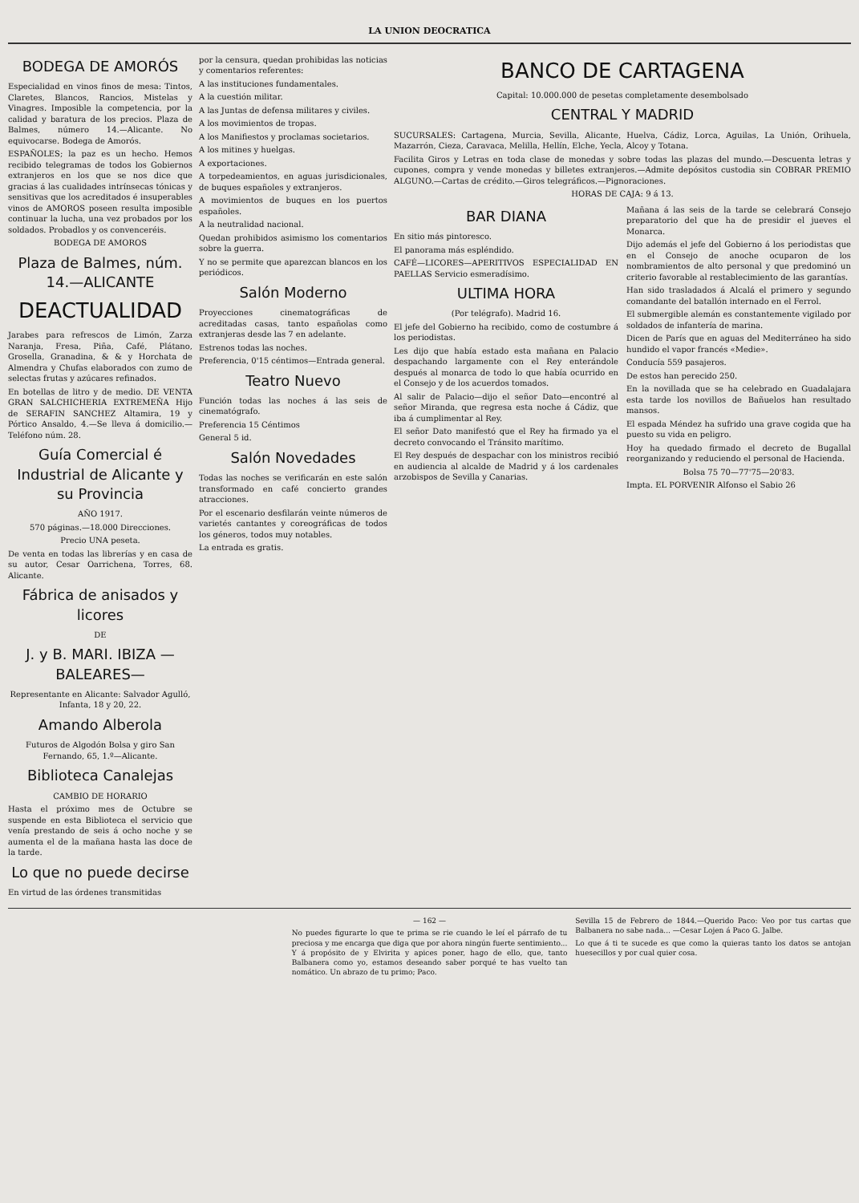LA UNION DEOCRATICA
BODEGA DE AMORÓS
Especialidad en vinos finos de mesa: Tintos, Claretes, Blancos, Rancios, Mistelas y Vinagres. Imposible la competencia, por la calidad y baratura de los precios. Plaza de Balmes, número 14.—Alicante. No equivocarse. Bodega de Amorós.
ESPAÑOLES; la paz es un hecho. Hemos recibido telegramas de todos los Gobiernos extranjeros en los que se nos dice que gracias á las cualidades intrínsecas tónicas y sensitivas que los acreditados é insuperables vinos de AMOROS poseen resulta imposible continuar la lucha, una vez probados por los soldados. Probadlos y os convenceréis.
BODEGA DE AMOROS
Plaza de Balmes, núm. 14.—ALICANTE
DEACTUALIDAD
Jarabes para refrescos de Limón, Zarza Naranja, Fresa, Piña, Café, Plátano, Grosella, Granadina, & & y Horchata de Almendra y Chufas elaborados con zumo de selectas frutas y azúcares refinados.
En botellas de litro y de medio. DE VENTA GRAN SALCHICHERIA EXTREMEÑA Hijo de SERAFIN SANCHEZ Altamira, 19 y Pórtico Ansaldo, 4.—Se lleva á domicilio.—Teléfono núm. 28.
Guía Comercial é Industrial de Alicante y su Provincia
AÑO 1917.
570 páginas.—18.000 Direcciones.
Precio UNA peseta.
De venta en todas las librerías y en casa de su autor, Cesar Oarrichena, Torres, 68. Alicante.
Fábrica de anisados y licores
DE
J. y B. MARI. IBIZA —BALEARES—
Representante en Alicante: Salvador Agulló, Infanta, 18 y 20, 22.
Amando Alberola
Futuros de Algodón Bolsa y giro San Fernando, 65, 1.º—Alicante.
Biblioteca Canalejas
CAMBIO DE HORARIO
Hasta el próximo mes de Octubre se suspende en esta Biblioteca el servicio que venía prestando de seis á ocho noche y se aumenta el de la mañana hasta las doce de la tarde.
Lo que no puede decirse
En virtud de las órdenes transmitidas
por la censura, quedan prohibidas las noticias y comentarios referentes:
A las instituciones fundamentales.
A la cuestión militar.
A las Juntas de defensa militares y civiles.
A los movimientos de tropas.
A los Manifiestos y proclamas societarios.
A los mitines y huelgas.
A exportaciones.
A torpedeamientos, en aguas jurisdicionales, de buques españoles y extranjeros.
A movimientos de buques en los puertos españoles.
A la neutralidad nacional.
Quedan prohibidos asimismo los comentarios sobre la guerra.
Y no se permite que aparezcan blancos en los periódicos.
Salón Moderno
Proyecciones cinematográficas de acreditadas casas, tanto españolas como extranjeras desde las 7 en adelante.
Estrenos todas las noches.
Preferencia, 0'15 céntimos—Entrada general.
Teatro Nuevo
Función todas las noches á las seis de cinematógrafo.
Preferencia 15 Céntimos
General 5 id.
Salón Novedades
Todas las noches se verificarán en este salón transformado en café concierto grandes atracciones.
Por el escenario desfilarán veinte números de varietés cantantes y coreográficas de todos los géneros, todos muy notables.
La entrada es gratis.
BANCO DE CARTAGENA
Capital: 10.000.000 de pesetas completamente desembolsado
CENTRAL Y MADRID
SUCURSALES: Cartagena, Murcia, Sevilla, Alicante, Huelva, Cádiz, Lorca, Aguilas, La Unión, Orihuela, Mazarrón, Cieza, Caravaca, Melilla, Hellín, Elche, Yecla, Alcoy y Totana.
Facilita Giros y Letras en toda clase de monedas y sobre todas las plazas del mundo.—Descuenta letras y cupones, compra y vende monedas y billetes extranjeros.—Admite depósitos custodia sin COBRAR PREMIO ALGUNO.—Cartas de crédito.—Giros telegráficos.—Pignoraciones.
HORAS DE CAJA: 9 á 13.
BAR DIANA
En sitio más pintoresco.
El panorama más espléndido.
CAFÉ—LICORES—APERITIVOS ESPECIALIDAD EN PAELLAS Servicio esmeradísimo.
ULTIMA HORA
(Por telégrafo). Madrid 16.
El jefe del Gobierno ha recibido, como de costumbre á los periodistas.
Les dijo que había estado esta mañana en Palacio despachando largamente con el Rey enterándole después al monarca de todo lo que había ocurrido en el Consejo y de los acuerdos tomados.
Al salir de Palacio—dijo el señor Dato—encontré al señor Miranda, que regresa esta noche á Cádiz, que iba á cumplimentar al Rey.
El señor Dato manifestó que el Rey ha firmado ya el decreto convocando el Tránsito marítimo.
El Rey después de despachar con los ministros recibió en audiencia al alcalde de Madrid y á los cardenales arzobispos de Sevilla y Canarias.
Mañana á las seis de la tarde se celebrará Consejo preparatorio del que ha de presidir el jueves el Monarca.
Dijo además el jefe del Gobierno á los periodistas que en el Consejo de anoche ocuparon de los nombramientos de alto personal y que predominó un criterio favorable al restablecimiento de las garantías.
Han sido trasladados á Alcalá el primero y segundo comandante del batallón internado en el Ferrol.
El submergible alemán es constantemente vigilado por soldados de infantería de marina.
Dicen de París que en aguas del Mediterráneo ha sido hundido el vapor francés «Medie».
Conducía 559 pasajeros.
De estos han perecido 250.
En la novillada que se ha celebrado en Guadalajara esta tarde los novillos de Bañuelos han resultado mansos.
El espada Méndez ha sufrido una grave cogida que ha puesto su vida en peligro.
Hoy ha quedado firmado el decreto de Bugallal reorganizando y reduciendo el personal de Hacienda.
Bolsa 75 70—77'75—20'83.
Impta. EL PORVENIR Alfonso el Sabio 26
— 162 —
No puedes figurarte lo que te prima se rie cuando le leí el párrafo de tu preciosa y me encarga que diga que por ahora ningún fuerte sentimiento... Y á propósito de y Elvirita y apices poner, hago de ello, que, tanto Balbanera como yo, estamos deseando saber porqué te has vuelto tan nomático. Un abrazo de tu primo; Paco.
Sevilla 15 de Febrero de 1844.—Querido Paco: Veo por tus cartas que Balbanera no sabe nada... —Cesar Lojen á Paco G. Jalbe.
Lo que á ti te sucede es que como la quieras tanto los datos se antojan huesecillos y por cual quier cosa.